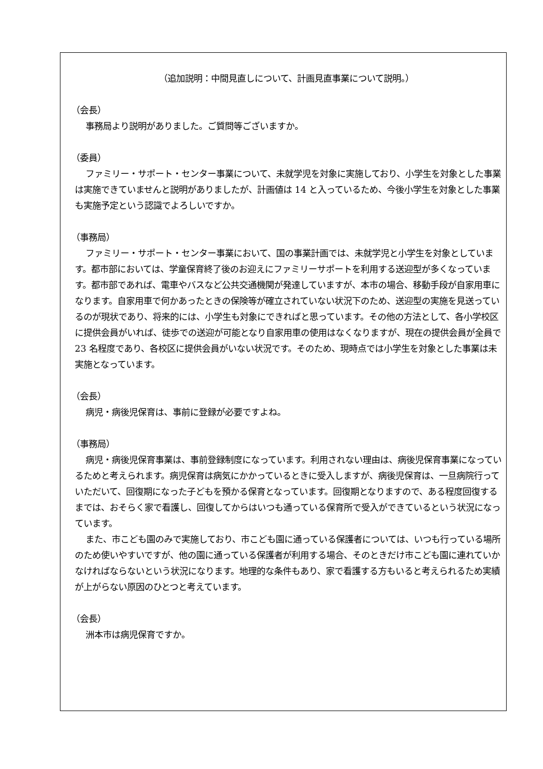（追加説明：中間見直しについて、計画見直事業について説明。）
（会長）
事務局より説明がありました。ご質問等ございますか。
（委員）
ファミリー・サポート・センター事業について、未就学児を対象に実施しており、小学生を対象とした事業は実施できていませんと説明がありましたが、計画値は 14 と入っているため、今後小学生を対象とした事業も実施予定という認識でよろしいですか。
（事務局）
ファミリー・サポート・センター事業において、国の事業計画では、未就学児と小学生を対象としています。都市部においては、学童保育終了後のお迎えにファミリーサポートを利用する送迎型が多くなっています。都市部であれば、電車やバスなど公共交通機関が発達していますが、本市の場合、移動手段が自家用車になります。自家用車で何かあったときの保険等が確立されていない状況下のため、送迎型の実施を見送っているのが現状であり、将来的には、小学生も対象にできればと思っています。その他の方法として、各小学校区に提供会員がいれば、徒歩での送迎が可能となり自家用車の使用はなくなりますが、現在の提供会員が全員で 23 名程度であり、各校区に提供会員がいない状況です。そのため、現時点では小学生を対象とした事業は未実施となっています。
（会長）
病児・病後児保育は、事前に登録が必要ですよね。
（事務局）
病児・病後児保育事業は、事前登録制度になっています。利用されない理由は、病後児保育事業になっているためと考えられます。病児保育は病気にかかっているときに受入しますが、病後児保育は、一旦病院行っていただいて、回復期になった子どもを預かる保育となっています。回復期となりますので、ある程度回復するまでは、おそらく家で看護し、回復してからはいつも通っている保育所で受入ができているという状況になっています。
また、市こども園のみで実施しており、市こども園に通っている保護者については、いつも行っている場所のため使いやすいですが、他の園に通っている保護者が利用する場合、そのときだけ市こども園に連れていかなければならないという状況になります。地理的な条件もあり、家で看護する方もいると考えられるため実績が上がらない原因のひとつと考えています。
（会長）
洲本市は病児保育ですか。